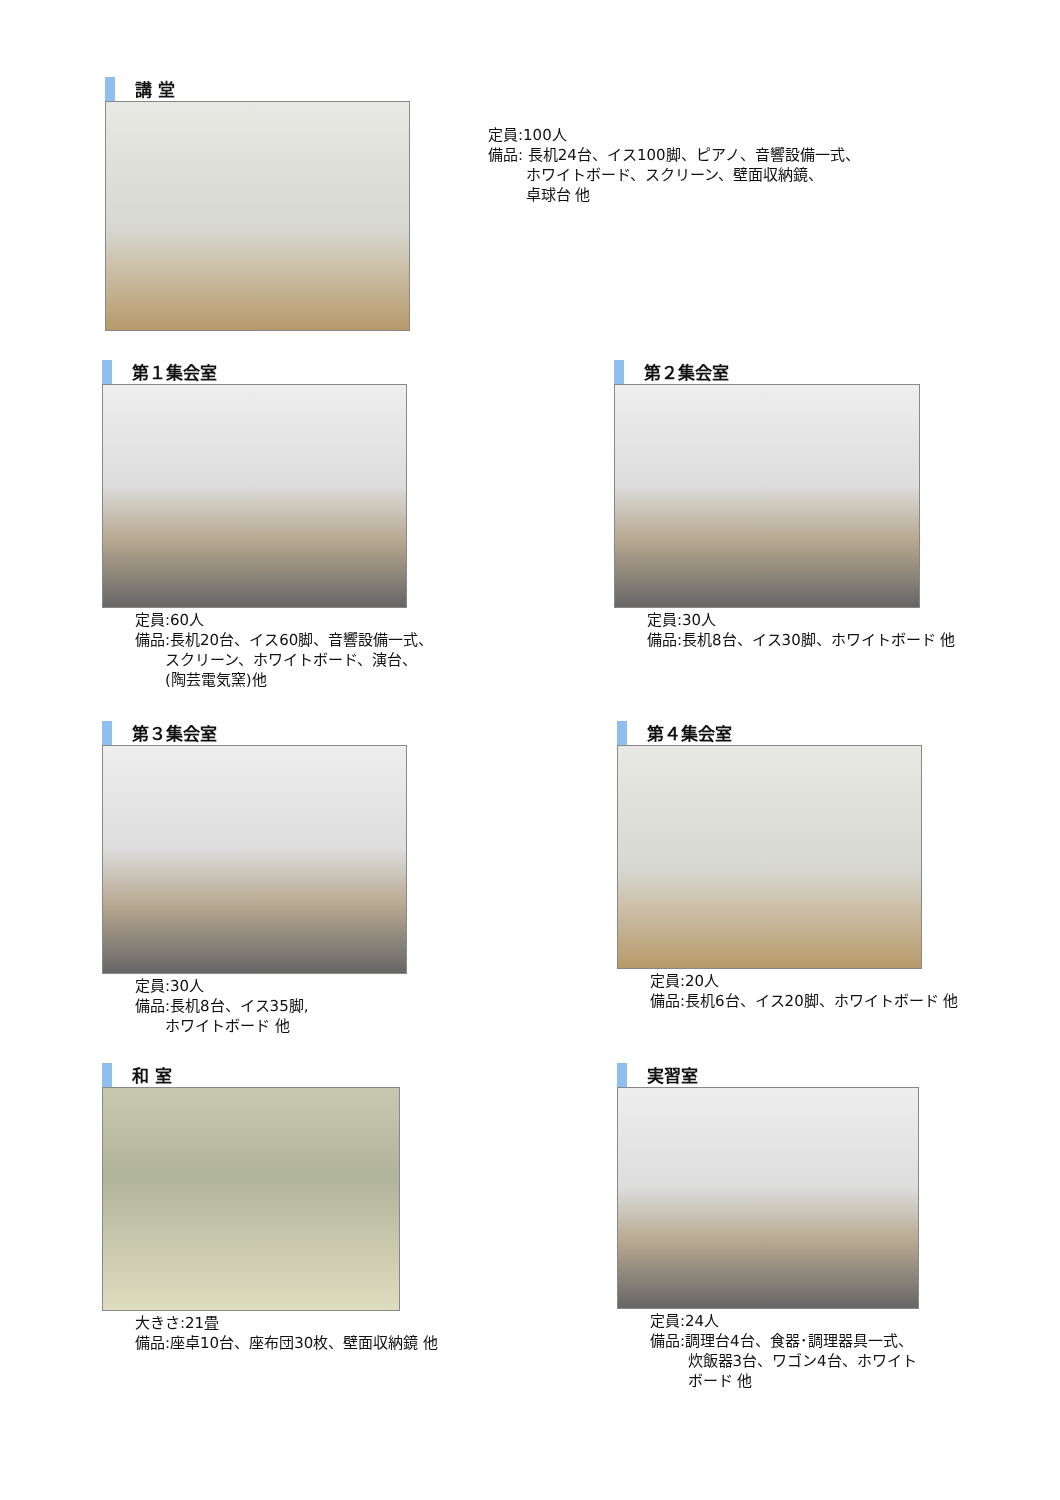講 堂
定員:100人
備品: 長机24台、イス100脚、ピアノ、音響設備一式、
   ホワイトボード、スクリーン、壁面収納鏡、
   卓球台 他
第１集会室
定員:60人
備品:長机20台、イス60脚、音響設備一式、
  スクリーン、ホワイトボード、演台、
  (陶芸電気窯)他
第２集会室
定員:30人
備品:長机8台、イス30脚、ホワイトボード 他
第３集会室
定員:30人
備品:長机8台、イス35脚,
  ホワイトボード 他
第４集会室
定員:20人
備品:長机6台、イス20脚、ホワイトボード 他
和 室
大きさ:21畳
備品:座卓10台、座布団30枚、壁面収納鏡 他
実習室
定員:24人
備品:調理台4台、食器･調理器具一式、
   炊飯器3台、ワゴン4台、ホワイト
   ボード 他